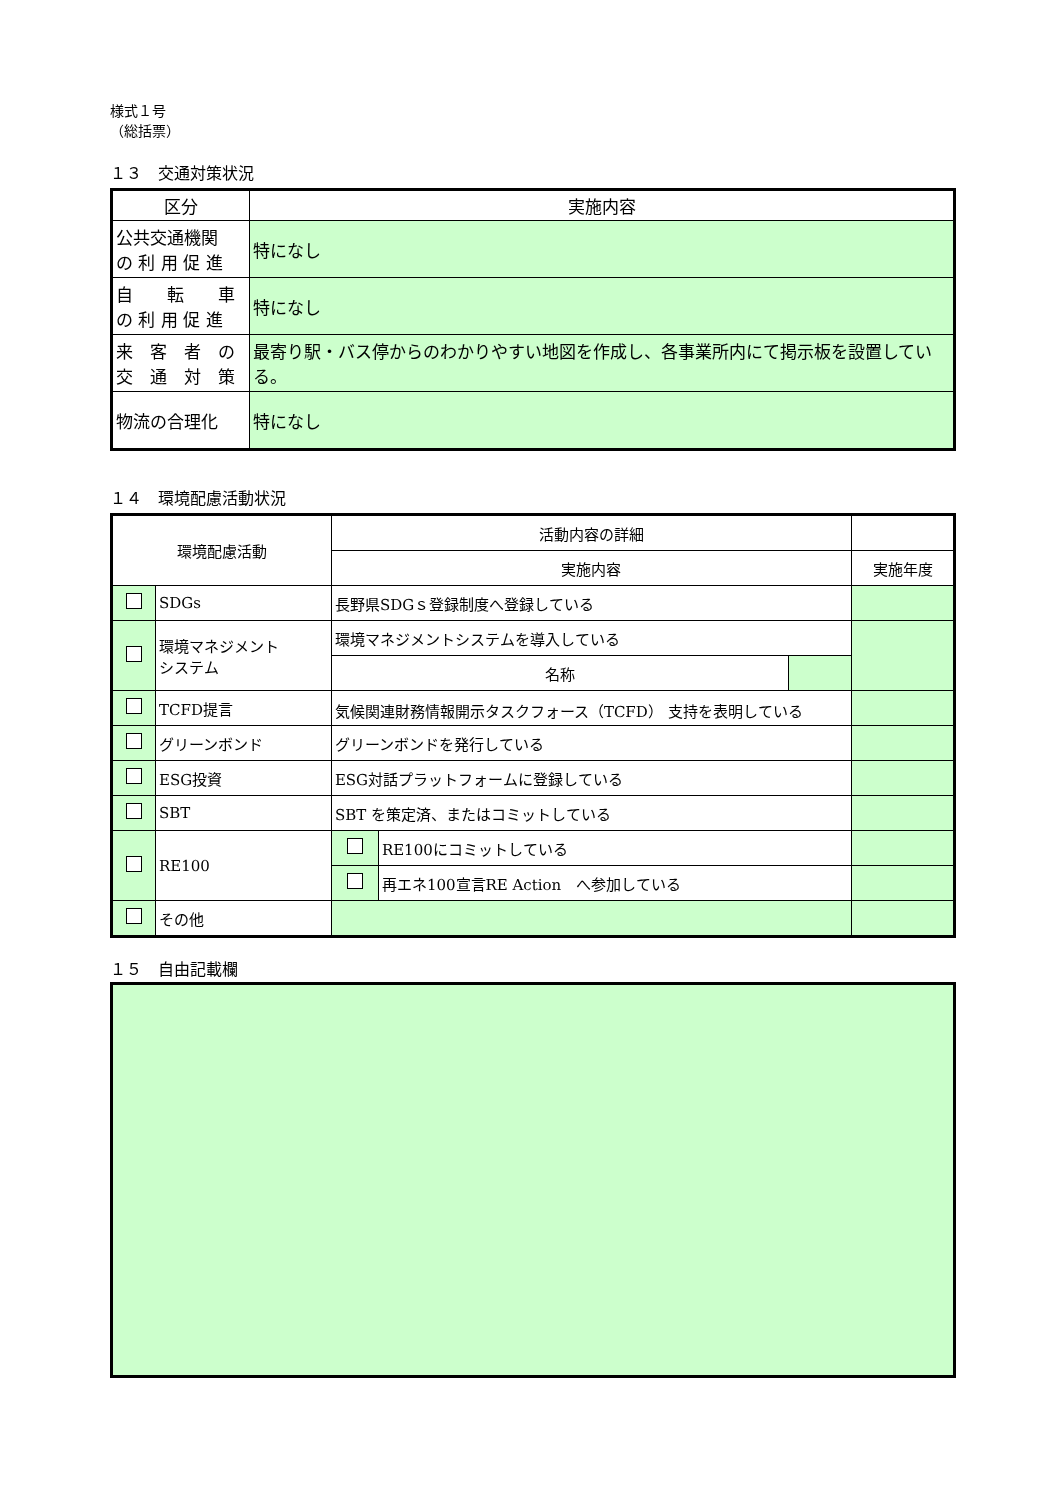様式１号
（総括票）
１３　交通対策状況
| 区分 | 実施内容 |
| --- | --- |
| 公共交通機関 の 利 用 促 進 | 特になし |
| 自 転 車 の 利 用 促 進 | 特になし |
| 来 客 者 の 交 通 対 策 | 最寄り駅・バス停からのわかりやすい地図を作成し、各事業所内にて掲示板を設置している。 |
| 物流の合理化 | 特になし |
１４　環境配慮活動状況
| 環境配慮活動 | | 活動内容の詳細 | | | |
| --- | --- | --- | --- | --- | --- |
| | | 実施内容 | | | 実施年度 |
| | SDGs | 長野県SDGｓ登録制度へ登録している | | | |
| | 環境マネジメント システム | 環境マネジメントシステムを導入している | | | |
| | | 名称 | | | |
| | TCFD提言 | 気候関連財務情報開示タスクフォース（TCFD） 支持を表明している | | | |
| | グリーンボンド | グリーンボンドを発行している | | | |
| | ESG投資 | ESG対話プラットフォームに登録している | | | |
| | SBT | SBT を策定済、またはコミットしている | | | |
| | RE100 | | RE100にコミットしている | | |
| | | | 再エネ100宣言RE Action へ参加している | | |
| | その他 | | | | |
１５　自由記載欄